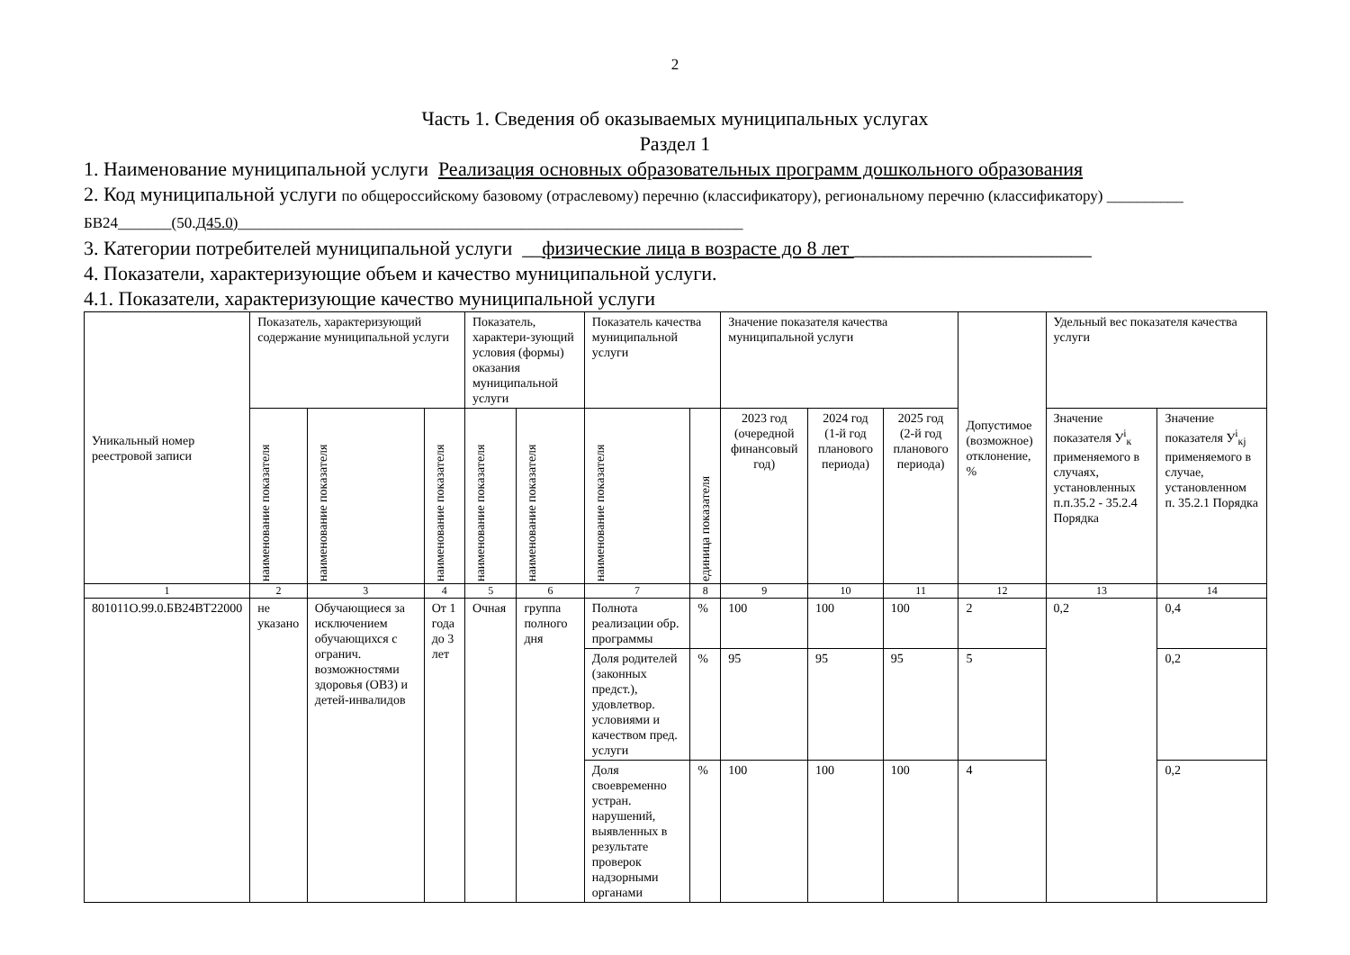2
Часть 1. Сведения об оказываемых муниципальных услугах
Раздел 1
1. Наименование муниципальной услуги Реализация основных образовательных программ дошкольного образования
2. Код муниципальной услуги по общероссийскому базовому (отраслевому) перечню (классификатору), региональному перечню (классификатору) __________ БВ24_______(50.Д45.0)__________________________________________________________________
3. Категории потребителей муниципальной услуги __физические лица в возрасте до 8 лет ________________________
4. Показатели, характеризующие объем и качество муниципальной услуги.
4.1. Показатели, характеризующие качество муниципальной услуги
| Уникальный номер реестровой записи | Показатель, характеризующий содержание муниципальной услуги | | | Показатель, характери-зующий условия (формы) оказания муниципальной услуги | | Показатель качества муниципальной услуги | | Значение показателя качества муниципальной услуги | | | Допустимое (возможное) отклонение, % | Удельный вес показателя качества услуги | |
| --- | --- | --- | --- | --- | --- | --- | --- | --- | --- | --- | --- | --- | --- |
| | наименование показателя | наименование показателя | наименование показателя | наименование показателя | наименование показателя | наименование показателя | единица показателя | 2023 год (очередной финансовый год) | 2024 год (1-й год планового периода) | 2025 год (2-й год планового периода) | | Значение показателя У<sup>i</sup><sub>к</sub> применяемого в случаях, установленных п.п.35.2 - 35.2.4 Порядка | Значение показателя У<sup>i</sup><sub>кj</sub> применяемого в случае, установленном п. 35.2.1 Порядка |
| 1 | 2 | 3 | 4 | 5 | 6 | 7 | 8 | 9 | 10 | 11 | 12 | 13 | 14 |
| 801011О.99.0.БВ24ВТ22000 | не указано | Обучающиеся за исключением обучающихся с огранич. возможностями здоровья (ОВЗ) и детей-инвалидов | От 1 года до 3 лет | Очная | группа полного дня | Полнота реализации обр. программы | % | 100 | 100 | 100 | 2 | 0,2 | 0,4 |
| | | | | | | Доля родителей (законных предст.), удовлетвор. условиями и качеством пред. услуги | % | 95 | 95 | 95 | 5 | | 0,2 |
| | | | | | | Доля своевременно устран. нарушений, выявленных в результате проверок надзорными органами | % | 100 | 100 | 100 | 4 | | 0,2 |